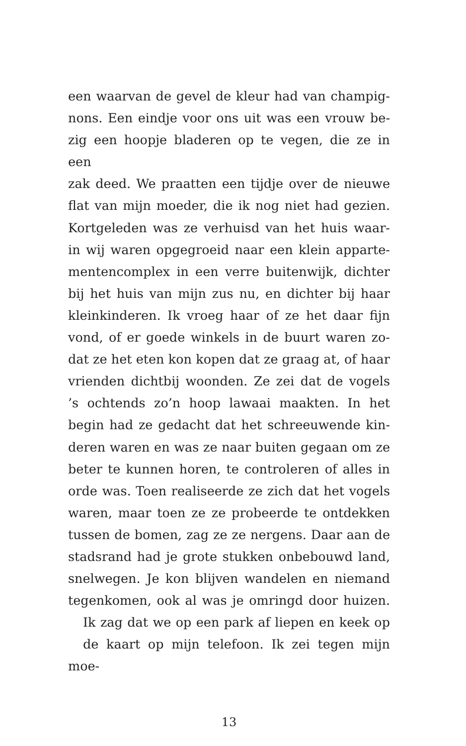een waarvan de gevel de kleur had van champig-
nons. Een eindje voor ons uit was een vrouw be-
zig een hoopje bladeren op te vegen, die ze in een
zak deed. We praatten een tijdje over de nieuwe
flat van mijn moeder, die ik nog niet had gezien.
Kortgeleden was ze verhuisd van het huis waar-
in wij waren opgegroeid naar een klein apparte-
mentencomplex in een verre buitenwijk, dichter
bij het huis van mijn zus nu, en dichter bij haar
kleinkinderen. Ik vroeg haar of ze het daar fijn
vond, of er goede winkels in de buurt waren zo-
dat ze het eten kon kopen dat ze graag at, of haar
vrienden dichtbij woonden. Ze zei dat de vogels’s ochtends zo’n hoop lawaai maakten. In het
begin had ze gedacht dat het schreeuwende kin-
deren waren en was ze naar buiten gegaan om ze
beter te kunnen horen, te controleren of alles in
orde was. Toen realiseerde ze zich dat het vogels
waren, maar toen ze ze probeerde te ontdekken
tussen de bomen, zag ze ze nergens. Daar aan de
stadsrand had je grote stukken onbebouwd land,
snelwegen. Je kon blijven wandelen en niemand
tegenkomen, ook al was je omringd door huizen.
Ik zag dat we op een park af liepen en keek op
de kaart op mijn telefoon. Ik zei tegen mijn moe-
13